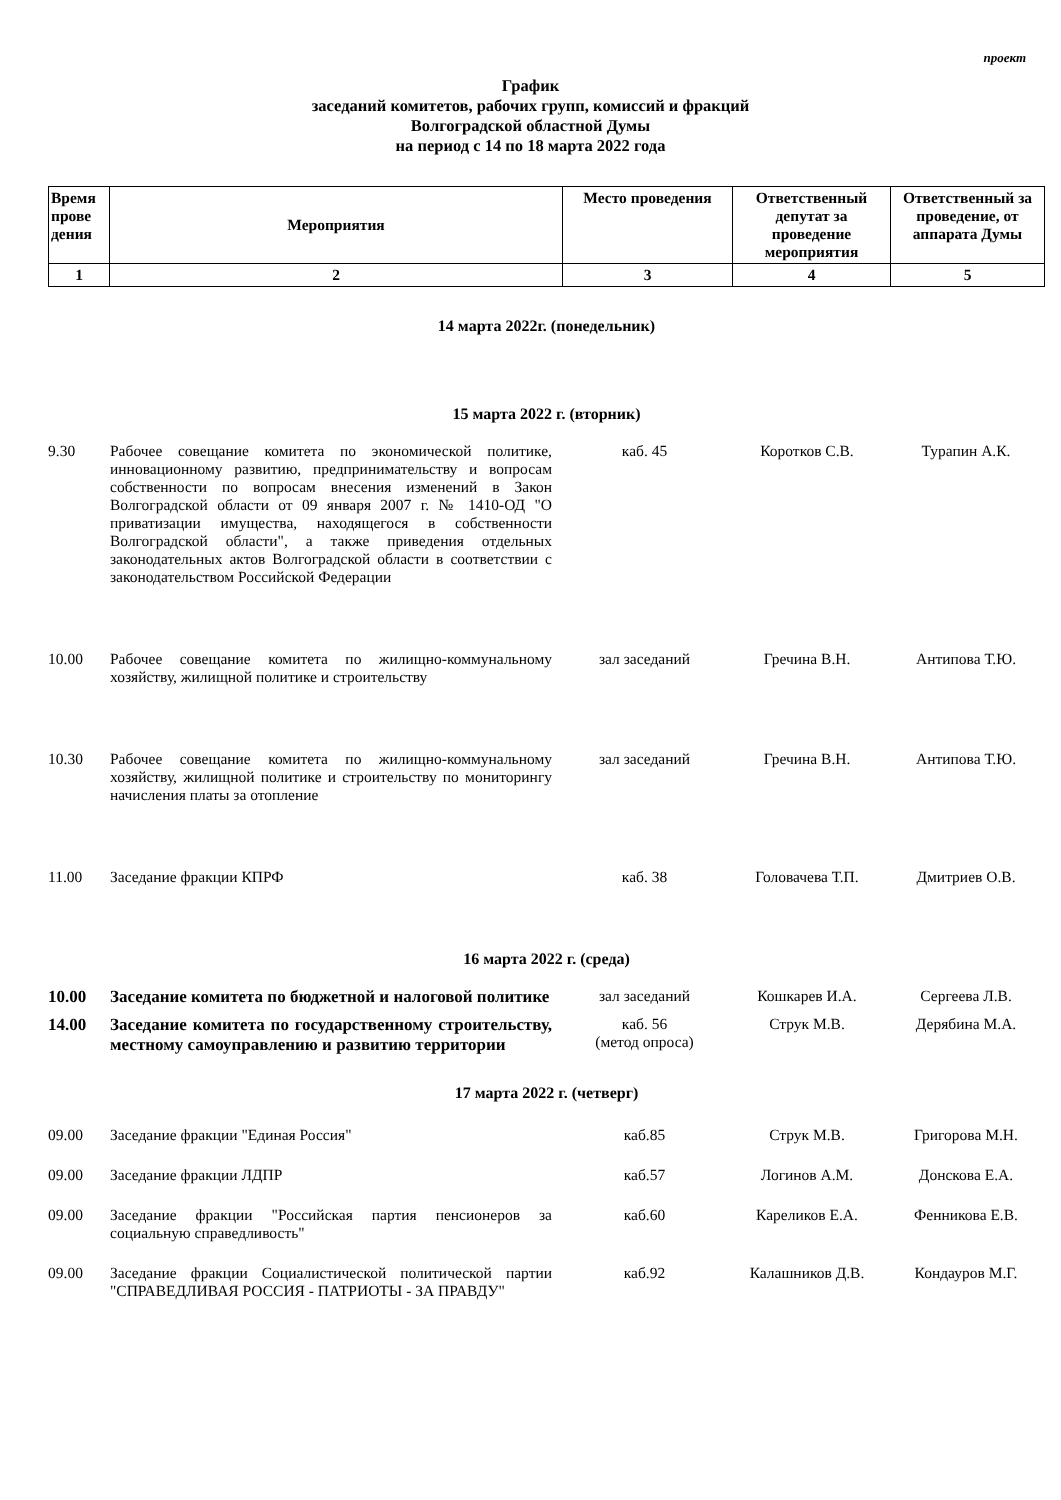проект
График
заседаний комитетов, рабочих групп, комиссий и фракций
Волгоградской областной Думы
на период с 14 по 18 марта 2022 года
| Время прове дения | Мероприятия | Место проведения | Ответственный депутат за проведение мероприятия | Ответственный за проведение, от аппарата Думы |
| 1 | 2 | 3 | 4 | 5 |
| 14 марта 2022г. (понедельник) | | | | |
| 15 марта 2022 г. (вторник) | | | | |
| 9.30 | Рабочее совещание комитета по экономической политике, инновационному развитию, предпринимательству и вопросам собственности по вопросам внесения изменений в Закон Волгоградской области от 09 января 2007 г. № 1410-ОД "О приватизации имущества, находящегося в собственности Волгоградской области", а также приведения отдельных законодательных актов Волгоградской области в соответствии с законодательством Российской Федерации | каб. 45 | Коротков С.В. | Турапин А.К. |
| 10.00 | Рабочее совещание комитета по жилищно-коммунальному хозяйству, жилищной политике и строительству | зал заседаний | Гречина В.Н. | Антипова Т.Ю. |
| 10.30 | Рабочее совещание комитета по жилищно-коммунальному хозяйству, жилищной политике и строительству по мониторингу начисления платы за отопление | зал заседаний | Гречина В.Н. | Антипова Т.Ю. |
| 11.00 | Заседание фракции КПРФ | каб. 38 | Головачева Т.П. | Дмитриев О.В. |
| 16 марта 2022 г. (среда) | | | | |
| 10.00 | Заседание комитета по бюджетной и налоговой политике | зал заседаний | Кошкарев И.А. | Сергеева Л.В. |
| 14.00 | Заседание комитета по государственному строительству, местному самоуправлению и развитию территории | каб. 56 (метод опроса) | Струк М.В. | Дерябина М.А. |
| 17 марта 2022 г. (четверг) | | | | |
| 09.00 | Заседание фракции "Единая Россия" | каб.85 | Струк М.В. | Григорова М.Н. |
| 09.00 | Заседание фракции ЛДПР | каб.57 | Логинов А.М. | Донскова Е.А. |
| 09.00 | Заседание фракции "Российская партия пенсионеров за социальную справедливость" | каб.60 | Кареликов Е.А. | Фенникова Е.В. |
| 09.00 | Заседание фракции Социалистической политической партии "СПРАВЕДЛИВАЯ РОССИЯ - ПАТРИОТЫ - ЗА ПРАВДУ" | каб.92 | Калашников Д.В. | Кондауров М.Г. |